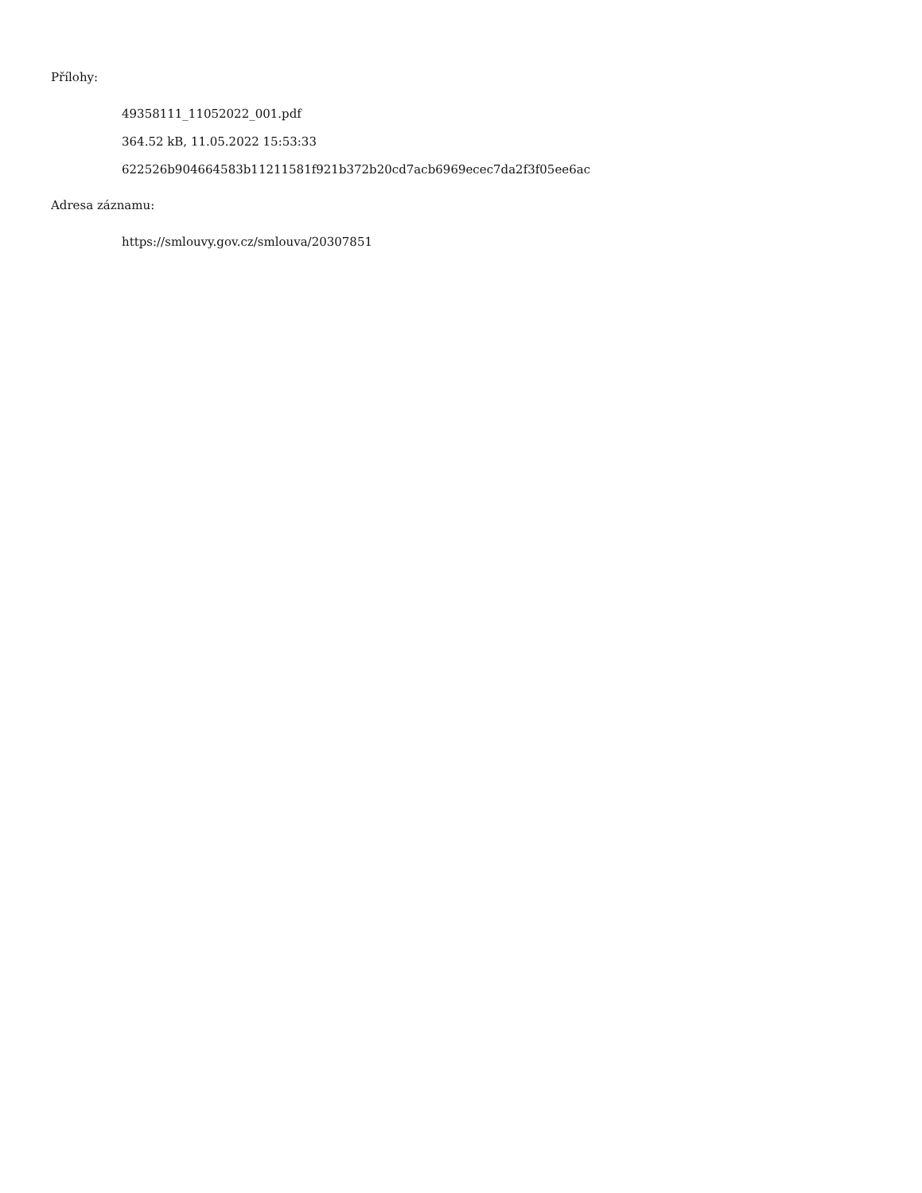Přílohy:
49358111_11052022_001.pdf
364.52 kB, 11.05.2022 15:53:33
622526b904664583b11211581f921b372b20cd7acb6969ecec7da2f3f05ee6ac
Adresa záznamu:
https://smlouvy.gov.cz/smlouva/20307851